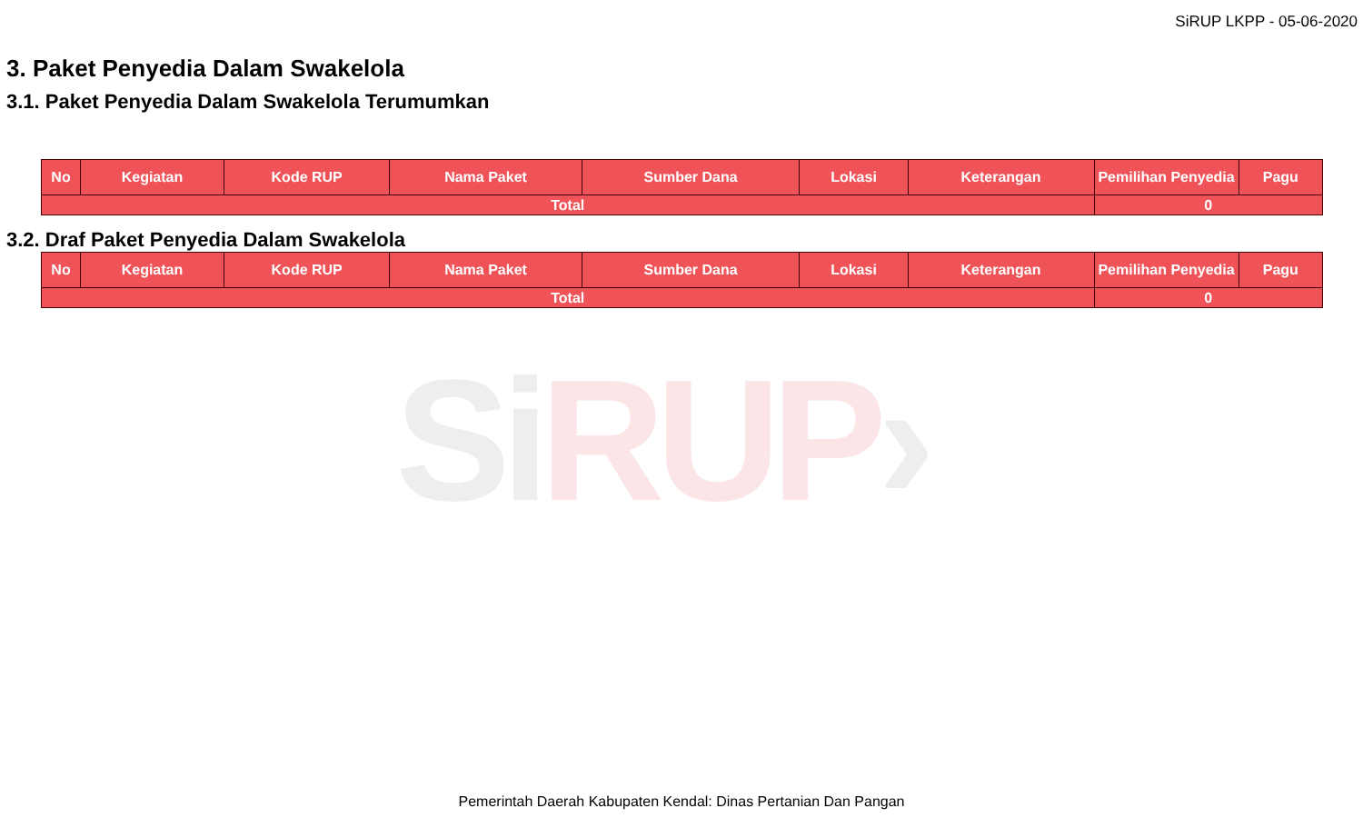SiRUP›
SiRUP LKPP - 05-06-2020
3. Paket Penyedia Dalam Swakelola
3.1. Paket Penyedia Dalam Swakelola Terumumkan
| No | Kegiatan | Kode RUP | Nama Paket | Sumber Dana | Lokasi | Keterangan | Pemilihan Penyedia | Pagu |
| --- | --- | --- | --- | --- | --- | --- | --- | --- |
| Total | | | | | | | 0 | |
3.2. Draf Paket Penyedia Dalam Swakelola
| No | Kegiatan | Kode RUP | Nama Paket | Sumber Dana | Lokasi | Keterangan | Pemilihan Penyedia | Pagu |
| --- | --- | --- | --- | --- | --- | --- | --- | --- |
| Total | | | | | | | 0 | |
Pemerintah Daerah Kabupaten Kendal: Dinas Pertanian Dan Pangan